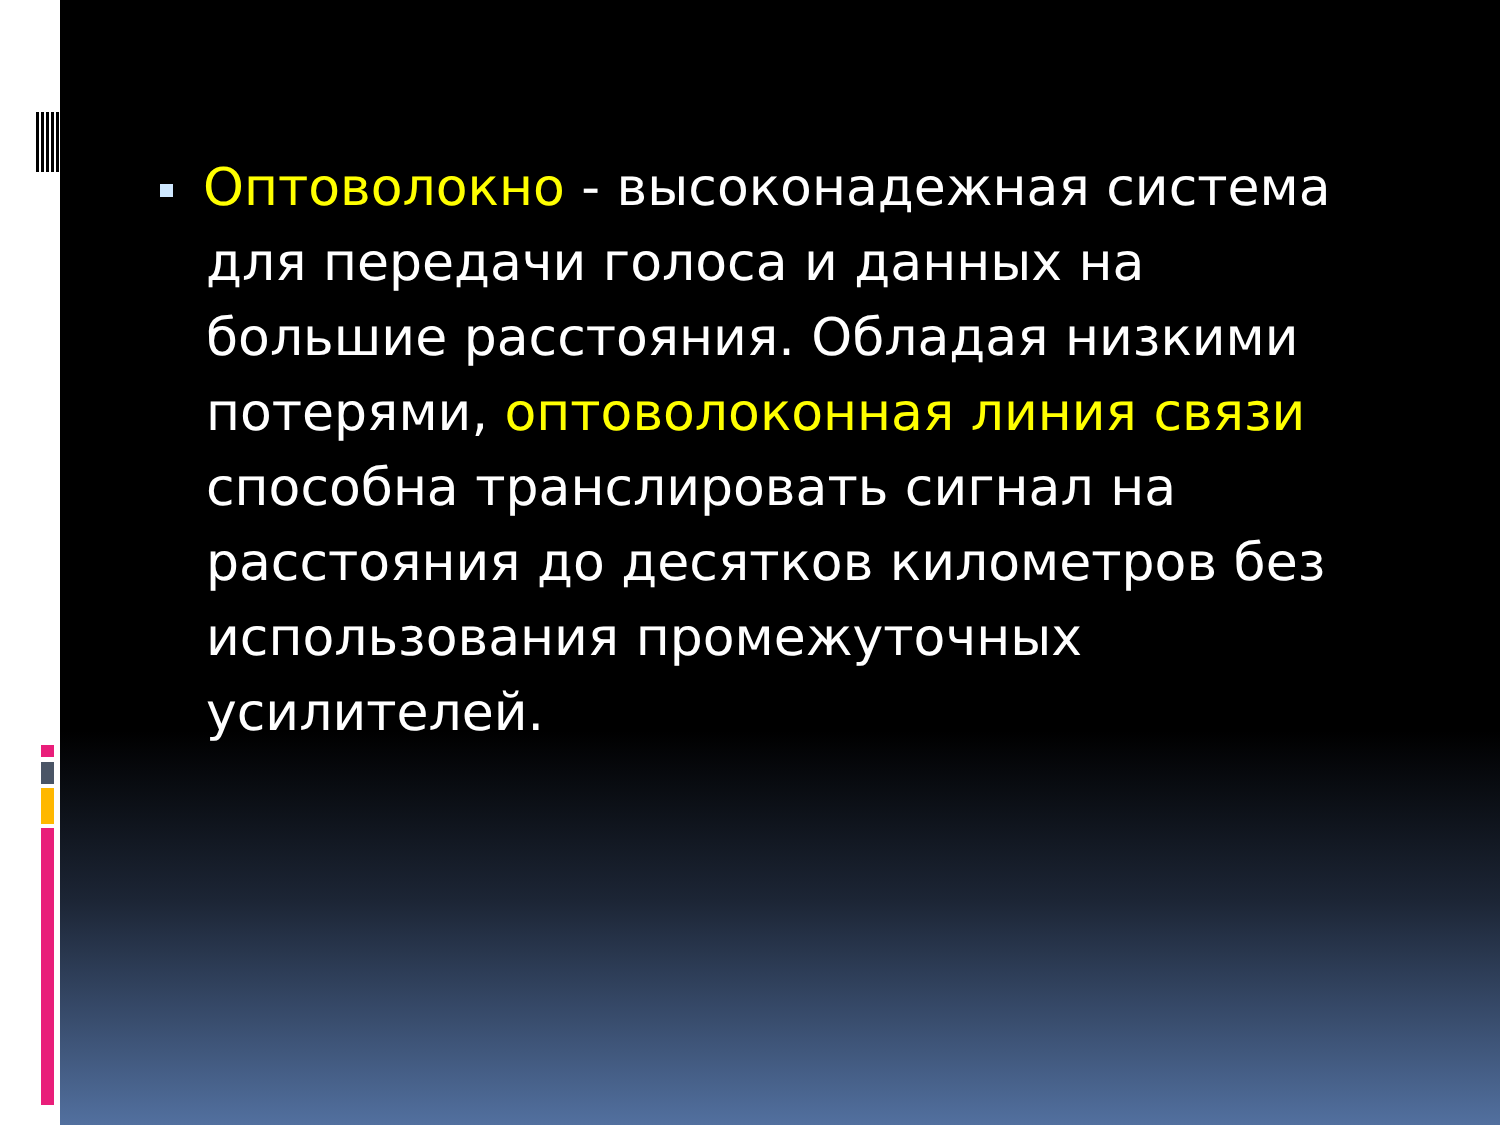Оптоволокно - высоконадежная система для передачи голоса и данных на большие расстояния. Обладая низкими потерями, оптоволоконная линия связи способна транслировать сигнал на расстояния до десятков километров без использования промежуточных усилителей.